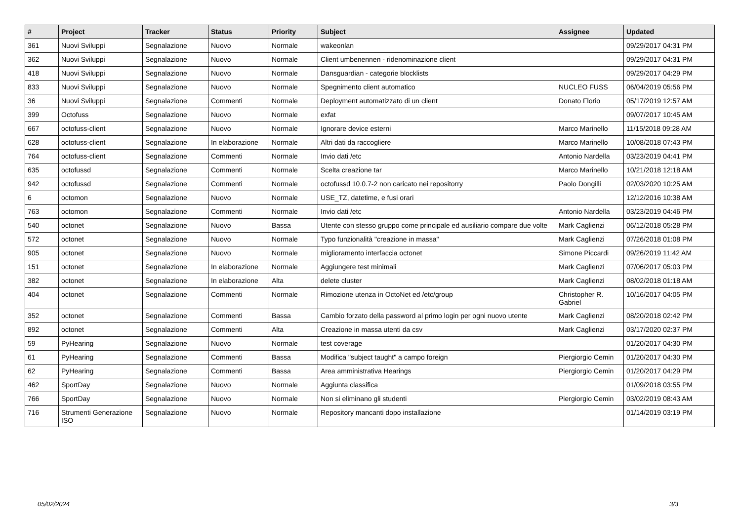| # | Project | Tracker | Status | Priority | Subject | Assignee | Updated |
| --- | --- | --- | --- | --- | --- | --- | --- |
| 361 | Nuovi Sviluppi | Segnalazione | Nuovo | Normale | wakeonlan | | 09/29/2017 04:31 PM |
| 362 | Nuovi Sviluppi | Segnalazione | Nuovo | Normale | Client umbenennen - ridenominazione client | | 09/29/2017 04:31 PM |
| 418 | Nuovi Sviluppi | Segnalazione | Nuovo | Normale | Dansguardian - categorie blocklists | | 09/29/2017 04:29 PM |
| 833 | Nuovi Sviluppi | Segnalazione | Nuovo | Normale | Spegnimento client automatico | NUCLEO FUSS | 06/04/2019 05:56 PM |
| 36 | Nuovi Sviluppi | Segnalazione | Commenti | Normale | Deployment automatizzato di un client | Donato Florio | 05/17/2019 12:57 AM |
| 399 | Octofuss | Segnalazione | Nuovo | Normale | exfat | | 09/07/2017 10:45 AM |
| 667 | octofuss-client | Segnalazione | Nuovo | Normale | Ignorare device esterni | Marco Marinello | 11/15/2018 09:28 AM |
| 628 | octofuss-client | Segnalazione | In elaborazione | Normale | Altri dati da raccogliere | Marco Marinello | 10/08/2018 07:43 PM |
| 764 | octofuss-client | Segnalazione | Commenti | Normale | Invio dati /etc | Antonio Nardella | 03/23/2019 04:41 PM |
| 635 | octofussd | Segnalazione | Commenti | Normale | Scelta creazione tar | Marco Marinello | 10/21/2018 12:18 AM |
| 942 | octofussd | Segnalazione | Commenti | Normale | octofussd 10.0.7-2 non caricato nei repositorry | Paolo Dongilli | 02/03/2020 10:25 AM |
| 6 | octomon | Segnalazione | Nuovo | Normale | USE_TZ, datetime, e fusi orari | | 12/12/2016 10:38 AM |
| 763 | octomon | Segnalazione | Commenti | Normale | Invio dati /etc | Antonio Nardella | 03/23/2019 04:46 PM |
| 540 | octonet | Segnalazione | Nuovo | Bassa | Utente con stesso gruppo come principale ed ausiliario compare due volte | Mark Caglienzi | 06/12/2018 05:28 PM |
| 572 | octonet | Segnalazione | Nuovo | Normale | Typo funzionalità "creazione in massa" | Mark Caglienzi | 07/26/2018 01:08 PM |
| 905 | octonet | Segnalazione | Nuovo | Normale | miglioramento interfaccia octonet | Simone Piccardi | 09/26/2019 11:42 AM |
| 151 | octonet | Segnalazione | In elaborazione | Normale | Aggiungere test minimali | Mark Caglienzi | 07/06/2017 05:03 PM |
| 382 | octonet | Segnalazione | In elaborazione | Alta | delete cluster | Mark Caglienzi | 08/02/2018 01:18 AM |
| 404 | octonet | Segnalazione | Commenti | Normale | Rimozione utenza in OctoNet ed /etc/group | Christopher R. Gabriel | 10/16/2017 04:05 PM |
| 352 | octonet | Segnalazione | Commenti | Bassa | Cambio forzato della password al primo login per ogni nuovo utente | Mark Caglienzi | 08/20/2018 02:42 PM |
| 892 | octonet | Segnalazione | Commenti | Alta | Creazione in massa utenti da csv | Mark Caglienzi | 03/17/2020 02:37 PM |
| 59 | PyHearing | Segnalazione | Nuovo | Normale | test coverage | | 01/20/2017 04:30 PM |
| 61 | PyHearing | Segnalazione | Commenti | Bassa | Modifica "subject taught" a campo foreign | Piergiorgio Cemin | 01/20/2017 04:30 PM |
| 62 | PyHearing | Segnalazione | Commenti | Bassa | Area amministrativa Hearings | Piergiorgio Cemin | 01/20/2017 04:29 PM |
| 462 | SportDay | Segnalazione | Nuovo | Normale | Aggiunta classifica | | 01/09/2018 03:55 PM |
| 766 | SportDay | Segnalazione | Nuovo | Normale | Non si eliminano gli studenti | Piergiorgio Cemin | 03/02/2019 08:43 AM |
| 716 | Strumenti Generazione ISO | Segnalazione | Nuovo | Normale | Repository mancanti dopo installazione | | 01/14/2019 03:19 PM |
05/02/2024 3/3